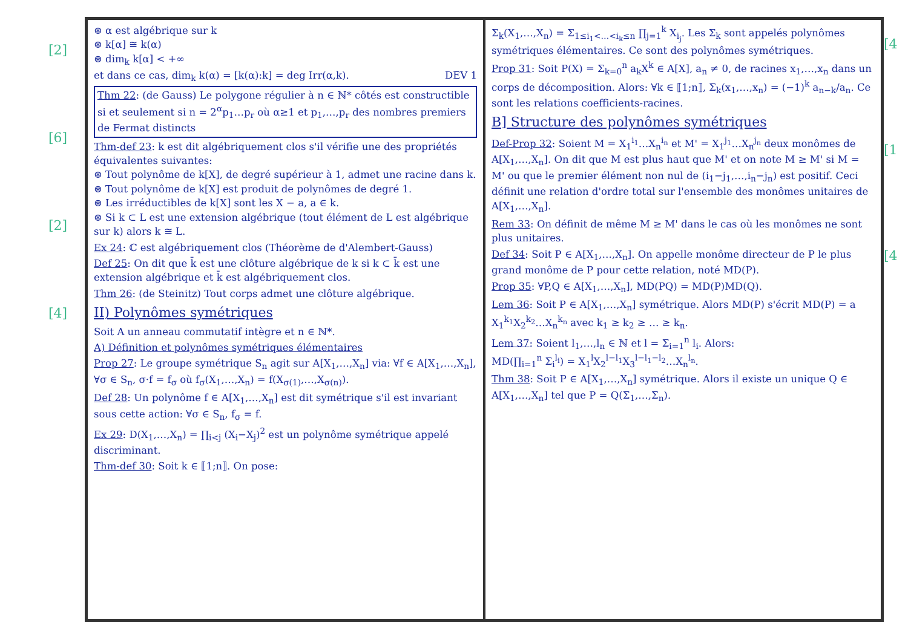[2]
[6]
[2]
[4]
⊛ α est algébrique sur k
⊛ k[α] ≅ k(α)
⊛ dim<sub>k</sub> k[α] < +∞
et dans ce cas, dim<sub>k</sub> k(α) = [k(α):k] = deg Irr(α,k). DEV 1
Thm 22: (de Gauss) Le polygone régulier à n ∈ ℕ* côtés est constructible si et seulement si n = 2<sup>α</sup>p<sub>1</sub>…p<sub>r</sub> où α≥1 et p<sub>1</sub>,…,p<sub>r</sub> des nombres premiers de Fermat distincts
Thm-def 23: k est dit algébriquement clos s'il vérifie une des propriétés équivalentes suivantes:
⊛ Tout polynôme de k[X], de degré supérieur à 1, admet une racine dans k.
⊛ Tout polynôme de k[X] est produit de polynômes de degré 1.
⊛ Les irréductibles de k[X] sont les X − a, a ∈ k.
⊛ Si k ⊂ L est une extension algébrique (tout élément de L est algébrique sur k) alors k ≅ L.
Ex 24: ℂ est algébriquement clos (Théorème de d'Alembert-Gauss)
Def 25: On dit que k̄ est une clôture algébrique de k si k ⊂ k̄ est une extension algébrique et k̄ est algébriquement clos.
Thm 26: (de Steinitz) Tout corps admet une clôture algébrique.
II) Polynômes symétriques
Soit A un anneau commutatif intègre et n ∈ ℕ*.
A) Définition et polynômes symétriques élémentaires
Prop 27: Le groupe symétrique S<sub>n</sub> agit sur A[X<sub>1</sub>,…,X<sub>n</sub>] via: ∀f ∈ A[X<sub>1</sub>,…,X<sub>n</sub>], ∀σ ∈ S<sub>n</sub>, σ·f = f<sub>σ</sub> où f<sub>σ</sub>(X<sub>1</sub>,…,X<sub>n</sub>) = f(X<sub>σ(1)</sub>,…,X<sub>σ(n)</sub>).
Def 28: Un polynôme f ∈ A[X<sub>1</sub>,…,X<sub>n</sub>] est dit symétrique s'il est invariant sous cette action: ∀σ ∈ S<sub>n</sub>, f<sub>σ</sub> = f.
Ex 29: D(X<sub>1</sub>,…,X<sub>n</sub>) = ∏<sub>i<j</sub> (X<sub>i</sub>−X<sub>j</sub>)<sup>2</sup> est un polynôme symétrique appelé discriminant.
Thm-def 30: Soit k ∈ ⟦1;n⟧. On pose:
Σ<sub>k</sub>(X<sub>1</sub>,…,X<sub>n</sub>) = Σ<sub>1≤i<sub>1</sub><…<i<sub>k</sub>≤n</sub> ∏<sub>j=1</sub><sup>k</sup> X<sub>i<sub>j</sub></sub>. Les Σ<sub>k</sub> sont appelés polynômes symétriques élémentaires. Ce sont des polynômes symétriques.
Prop 31: Soit P(X) = Σ<sub>k=0</sub><sup>n</sup> a<sub>k</sub>X<sup>k</sup> ∈ A[X], a<sub>n</sub> ≠ 0, de racines x<sub>1</sub>,…,x<sub>n</sub> dans un corps de décomposition. Alors: ∀k ∈ ⟦1;n⟧, Σ<sub>k</sub>(x<sub>1</sub>,…,x<sub>n</sub>) = (−1)<sup>k</sup> a<sub>n−k</sub>/a<sub>n</sub>. Ce sont les relations coefficients-racines.
B] Structure des polynômes symétriques
Def-Prop 32: Soient M = X<sub>1</sub><sup>i<sub>1</sub></sup>…X<sub>n</sub><sup>i<sub>n</sub></sup> et M' = X<sub>1</sub><sup>j<sub>1</sub></sup>…X<sub>n</sub><sup>j<sub>n</sub></sup> deux monômes de A[X<sub>1</sub>,…,X<sub>n</sub>]. On dit que M est plus haut que M' et on note M ≥ M' si M = M' ou que le premier élément non nul de (i<sub>1</sub>−j<sub>1</sub>,…,i<sub>n</sub>−j<sub>n</sub>) est positif. Ceci définit une relation d'ordre total sur l'ensemble des monômes unitaires de A[X<sub>1</sub>,…,X<sub>n</sub>].
Rem 33: On définit de même M ≥ M' dans le cas où les monômes ne sont plus unitaires.
Def 34: Soit P ∈ A[X<sub>1</sub>,…,X<sub>n</sub>]. On appelle monôme directeur de P le plus grand monôme de P pour cette relation, noté MD(P).
Prop 35: ∀P,Q ∈ A[X<sub>1</sub>,…,X<sub>n</sub>], MD(PQ) = MD(P)MD(Q).
Lem 36: Soit P ∈ A[X<sub>1</sub>,…,X<sub>n</sub>] symétrique. Alors MD(P) s'écrit MD(P) = a X<sub>1</sub><sup>k<sub>1</sub></sup>X<sub>2</sub><sup>k<sub>2</sub></sup>…X<sub>n</sub><sup>k<sub>n</sub></sup> avec k<sub>1</sub> ≥ k<sub>2</sub> ≥ … ≥ k<sub>n</sub>.
Lem 37: Soient l<sub>1</sub>,…,l<sub>n</sub> ∈ ℕ et l = Σ<sub>i=1</sub><sup>n</sup> l<sub>i</sub>. Alors:
MD(∏<sub>i=1</sub><sup>n</sup> Σ<sub>i</sub><sup>l<sub>i</sub></sup>) = X<sub>1</sub><sup>l</sup>X<sub>2</sub><sup>l−l<sub>1</sub></sup>X<sub>3</sub><sup>l−l<sub>1</sub>−l<sub>2</sub></sup>…X<sub>n</sub><sup>l<sub>n</sub></sup>.
Thm 38: Soit P ∈ A[X<sub>1</sub>,…,X<sub>n</sub>] symétrique. Alors il existe un unique Q ∈ A[X<sub>1</sub>,…,X<sub>n</sub>] tel que P = Q(Σ<sub>1</sub>,…,Σ<sub>n</sub>).
[4
[1
[4